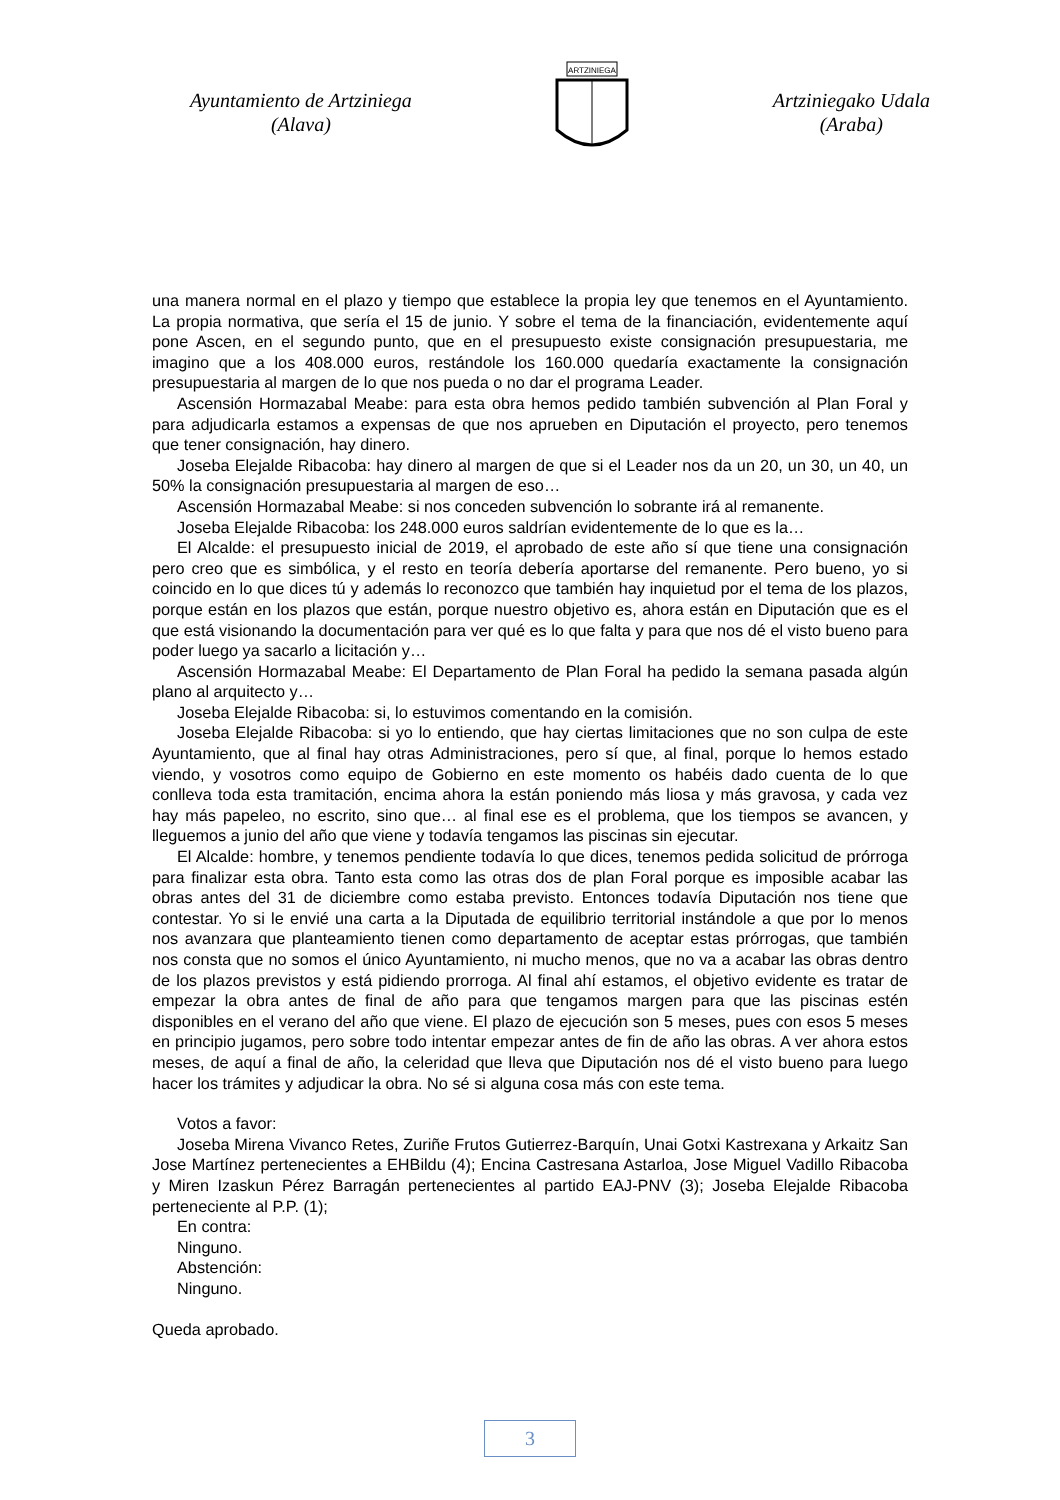Ayuntamiento de Artziniega
(Alava)
ARTZINIEGA
Artziniegako Udala
(Araba)
una manera normal en el plazo y tiempo que establece la propia ley que tenemos en el Ayuntamiento. La propia normativa, que sería el 15 de junio. Y sobre el tema de la financiación, evidentemente aquí pone Ascen, en el segundo punto, que en el presupuesto existe consignación presupuestaria, me imagino que a los 408.000 euros, restándole los 160.000 quedaría exactamente la consignación presupuestaria al margen de lo que nos pueda o no dar el programa Leader.
Ascensión Hormazabal Meabe: para esta obra hemos pedido también subvención al Plan Foral y para adjudicarla estamos a expensas de que nos aprueben en Diputación el proyecto, pero tenemos que tener consignación, hay dinero.
Joseba Elejalde Ribacoba: hay dinero al margen de que si el Leader nos da un 20, un 30, un 40, un 50% la consignación presupuestaria al margen de eso…
Ascensión Hormazabal Meabe: si nos conceden subvención lo sobrante irá al remanente.
Joseba Elejalde Ribacoba: los 248.000 euros saldrían evidentemente de lo que es la…
El Alcalde: el presupuesto inicial de 2019, el aprobado de este año sí que tiene una consignación pero creo que es simbólica, y el resto en teoría debería aportarse del remanente. Pero bueno, yo si coincido en lo que dices tú y además lo reconozco que también hay inquietud por el tema de los plazos, porque están en los plazos que están, porque nuestro objetivo es, ahora están en Diputación que es el que está visionando la documentación para ver qué es lo que falta y para que nos dé el visto bueno para poder luego ya sacarlo a licitación y…
Ascensión Hormazabal Meabe: El Departamento de Plan Foral ha pedido la semana pasada algún plano al arquitecto y…
Joseba Elejalde Ribacoba: si, lo estuvimos comentando en la comisión.
Joseba Elejalde Ribacoba: si yo lo entiendo, que hay ciertas limitaciones que no son culpa de este Ayuntamiento, que al final hay otras Administraciones, pero sí que, al final, porque lo hemos estado viendo, y vosotros como equipo de Gobierno en este momento os habéis dado cuenta de lo que conlleva toda esta tramitación, encima ahora la están poniendo más liosa y más gravosa, y cada vez hay más papeleo, no escrito, sino que… al final ese es el problema, que los tiempos se avancen, y lleguemos a junio del año que viene y todavía tengamos las piscinas sin ejecutar.
El Alcalde: hombre, y tenemos pendiente todavía lo que dices, tenemos pedida solicitud de prórroga para finalizar esta obra. Tanto esta como las otras dos de plan Foral porque es imposible acabar las obras antes del 31 de diciembre como estaba previsto. Entonces todavía Diputación nos tiene que contestar. Yo si le envié una carta a la Diputada de equilibrio territorial instándole a que por lo menos nos avanzara que planteamiento tienen como departamento de aceptar estas prórrogas, que también nos consta que no somos el único Ayuntamiento, ni mucho menos, que no va a acabar las obras dentro de los plazos previstos y está pidiendo prorroga. Al final ahí estamos, el objetivo evidente es tratar de empezar la obra antes de final de año para que tengamos margen para que las piscinas estén disponibles en el verano del año que viene. El plazo de ejecución son 5 meses, pues con esos 5 meses en principio jugamos, pero sobre todo intentar empezar antes de fin de año las obras. A ver ahora estos meses, de aquí a final de año, la celeridad que lleva que Diputación nos dé el visto bueno para luego hacer los trámites y adjudicar la obra. No sé si alguna cosa más con este tema.
Votos a favor:
Joseba Mirena Vivanco Retes, Zuriñe Frutos Gutierrez-Barquín, Unai Gotxi Kastrexana y Arkaitz San Jose Martínez pertenecientes a EHBildu (4); Encina Castresana Astarloa, Jose Miguel Vadillo Ribacoba y Miren Izaskun Pérez Barragán pertenecientes al partido EAJ-PNV (3); Joseba Elejalde Ribacoba perteneciente al P.P. (1);
En contra:
Ninguno.
Abstención:
Ninguno.
Queda aprobado.
3